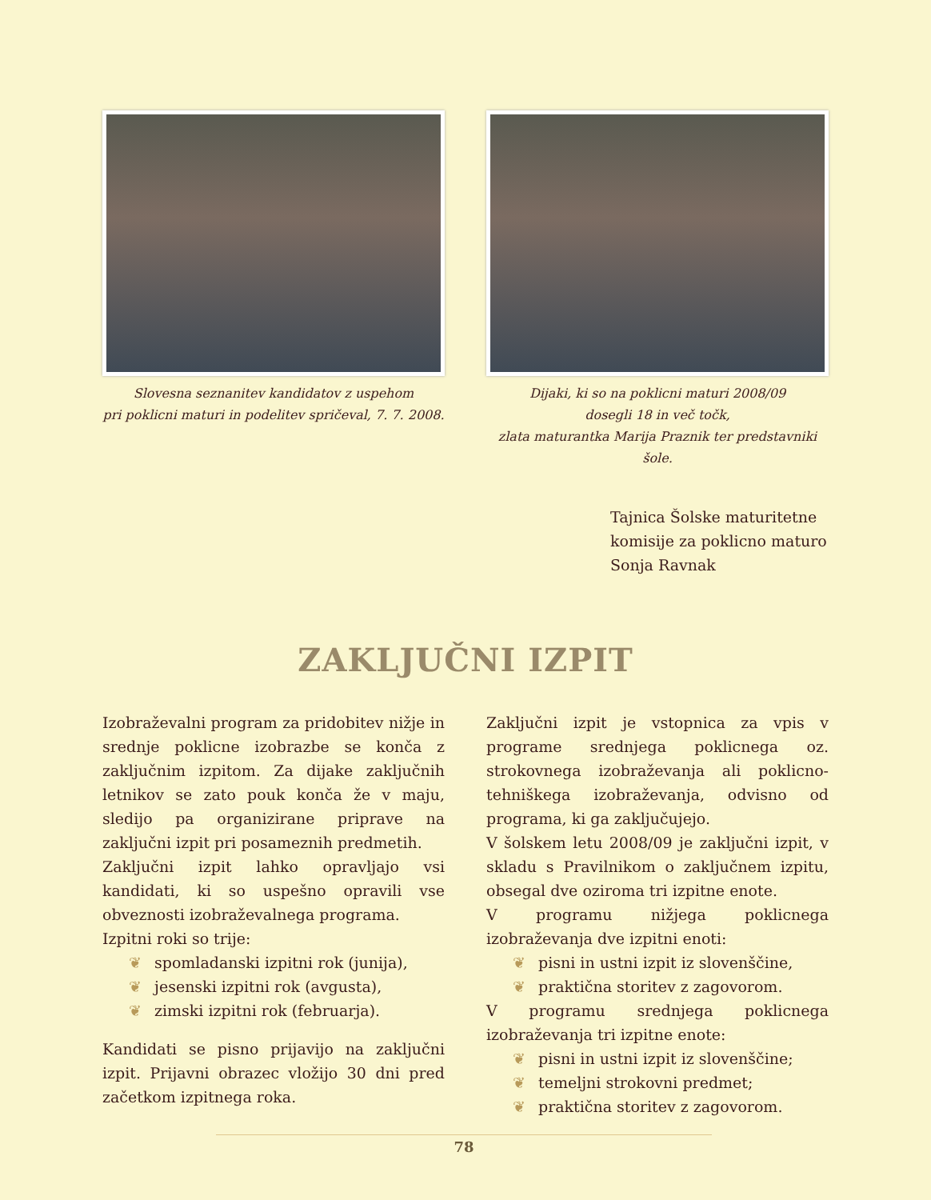Slovesna seznanitev kandidatov z uspehom
pri poklicni maturi in podelitev spričeval, 7. 7. 2008.
Dijaki, ki so na poklicni maturi 2008/09
dosegli 18 in več točk,
zlata maturantka Marija Praznik ter predstavniki šole.
Tajnica Šolske maturitetne
komisije za poklicno maturo
Sonja Ravnak
ZAKLJUČNI IZPIT
Izobraževalni program za pridobitev nižje in srednje poklicne izobrazbe se konča z zaključnim izpitom. Za dijake zaključnih letnikov se zato pouk konča že v maju, sledijo pa organizirane priprave na zaključni izpit pri posameznih predmetih.
Zaključni izpit lahko opravljajo vsi kandidati, ki so uspešno opravili vse obveznosti izobraževalnega programa.
Izpitni roki so trije:
❦ spomladanski izpitni rok (junija),
❦ jesenski izpitni rok (avgusta),
❦ zimski izpitni rok (februarja).
Kandidati se pisno prijavijo na zaključni izpit. Prijavni obrazec vložijo 30 dni pred začetkom izpitnega roka.
Zaključni izpit je vstopnica za vpis v programe srednjega poklicnega oz. strokovnega izobraževanja ali poklicno-tehniškega izobraževanja, odvisno od programa, ki ga zaključujejo.
V šolskem letu 2008/09 je zaključni izpit, v skladu s Pravilnikom o zaključnem izpitu, obsegal dve oziroma tri izpitne enote.
V programu nižjega poklicnega izobraževanja dve izpitni enoti:
❦ pisni in ustni izpit iz slovenščine,
❦ praktična storitev z zagovorom.
V programu srednjega poklicnega izobraževanja tri izpitne enote:
❦ pisni in ustni izpit iz slovenščine;
❦ temeljni strokovni predmet;
❦ praktična storitev z zagovorom.
78